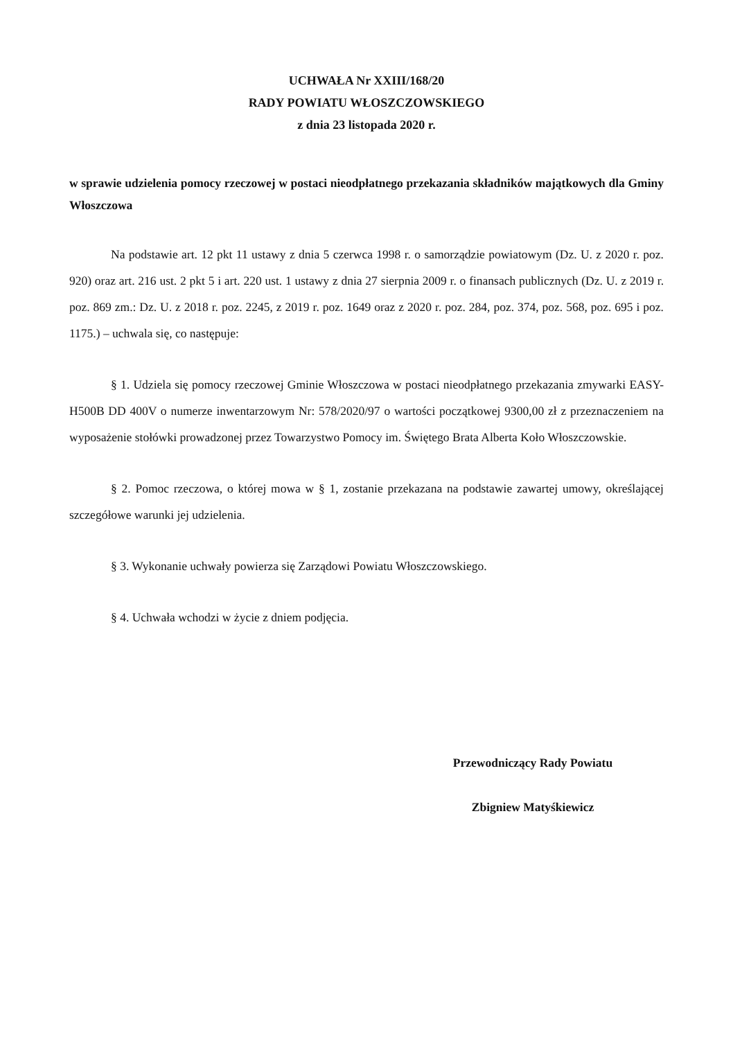UCHWAŁA Nr XXIII/168/20
RADY POWIATU WŁOSZCZOWSKIEGO
z dnia 23 listopada 2020 r.
w sprawie udzielenia pomocy rzeczowej w postaci nieodpłatnego przekazania składników majątkowych dla Gminy Włoszczowa
Na podstawie art. 12 pkt 11 ustawy z dnia 5 czerwca 1998 r. o samorządzie powiatowym (Dz. U. z 2020 r. poz. 920) oraz art. 216 ust. 2 pkt 5 i art. 220 ust. 1 ustawy z dnia 27 sierpnia 2009 r. o finansach publicznych (Dz. U. z 2019 r. poz. 869 zm.: Dz. U. z 2018 r. poz. 2245, z 2019 r. poz. 1649 oraz z 2020 r. poz. 284, poz. 374, poz. 568, poz. 695 i poz. 1175.) – uchwala się, co następuje:
§ 1. Udziela się pomocy rzeczowej Gminie Włoszczowa w postaci nieodpłatnego przekazania zmywarki EASY-H500B DD 400V o numerze inwentarzowym Nr: 578/2020/97 o wartości początkowej 9300,00 zł z przeznaczeniem na wyposażenie stołówki prowadzonej przez Towarzystwo Pomocy im. Świętego Brata Alberta Koło Włoszczowskie.
§ 2. Pomoc rzeczowa, o której mowa w § 1, zostanie przekazana na podstawie zawartej umowy, określającej szczegółowe warunki jej udzielenia.
§ 3. Wykonanie uchwały powierza się Zarządowi Powiatu Włoszczowskiego.
§ 4. Uchwała wchodzi w życie z dniem podjęcia.
Przewodniczący Rady Powiatu
Zbigniew Matyśkiewicz